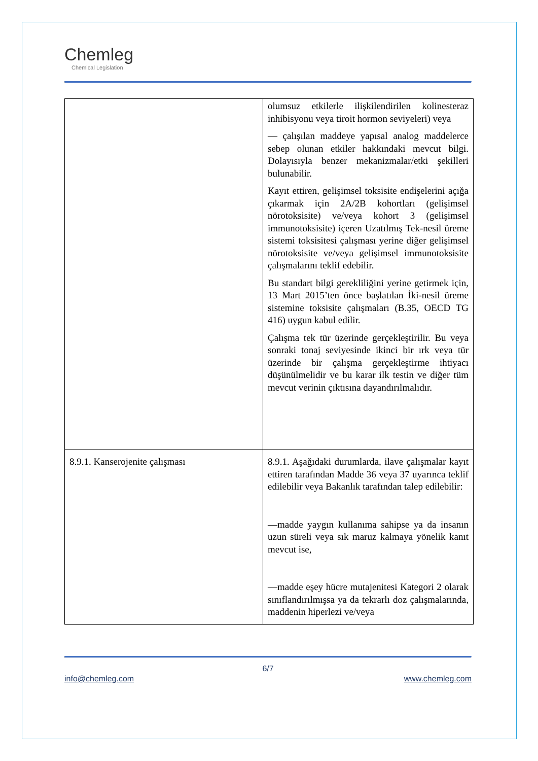Chemleg
Chemical Legislation
| | olumsuz etkilerle ilişkilendirilen kolinesteraz inhibisyonu veya tiroit hormon seviyeleri) veya — çalışılan maddeye yapısal analog maddelerce sebep olunan etkiler hakkındaki mevcut bilgi. Dolayısıyla benzer mekanizmalar/etki şekilleri bulunabilir. Kayıt ettiren, gelişimsel toksisite endişelerini açığa çıkarmak için 2A/2B kohortları (gelişimsel nörotoksisite) ve/veya kohort 3 (gelişimsel immunotoksisite) içeren Uzatılmış Tek-nesil üreme sistemi toksisitesi çalışması yerine diğer gelişimsel nörotoksisite ve/veya gelişimsel immunotoksisite çalışmalarını teklif edebilir. Bu standart bilgi gerekliliğini yerine getirmek için, 13 Mart 2015’ten önce başlatılan İki-nesil üreme sistemine toksisite çalışmaları (B.35, OECD TG 416) uygun kabul edilir. Çalışma tek tür üzerinde gerçekleştirilir. Bu veya sonraki tonaj seviyesinde ikinci bir ırk veya tür üzerinde bir çalışma gerçekleştirme ihtiyacı düşünülmelidir ve bu karar ilk testin ve diğer tüm mevcut verinin çıktısına dayandırılmalıdır. |
| 8.9.1. Kanserojenite çalışması | 8.9.1. Aşağıdaki durumlarda, ilave çalışmalar kayıt ettiren tarafından Madde 36 veya 37 uyarınca teklif edilebilir veya Bakanlık tarafından talep edilebilir: —madde yaygın kullanıma sahipse ya da insanın uzun süreli veya sık maruz kalmaya yönelik kanıt mevcut ise, —madde eşey hücre mutajenitesi Kategori 2 olarak sınıflandırılmışsa ya da tekrarlı doz çalışmalarında, maddenin hiperlezi ve/veya |
6/7
info@chemleg.com www.chemleg.com